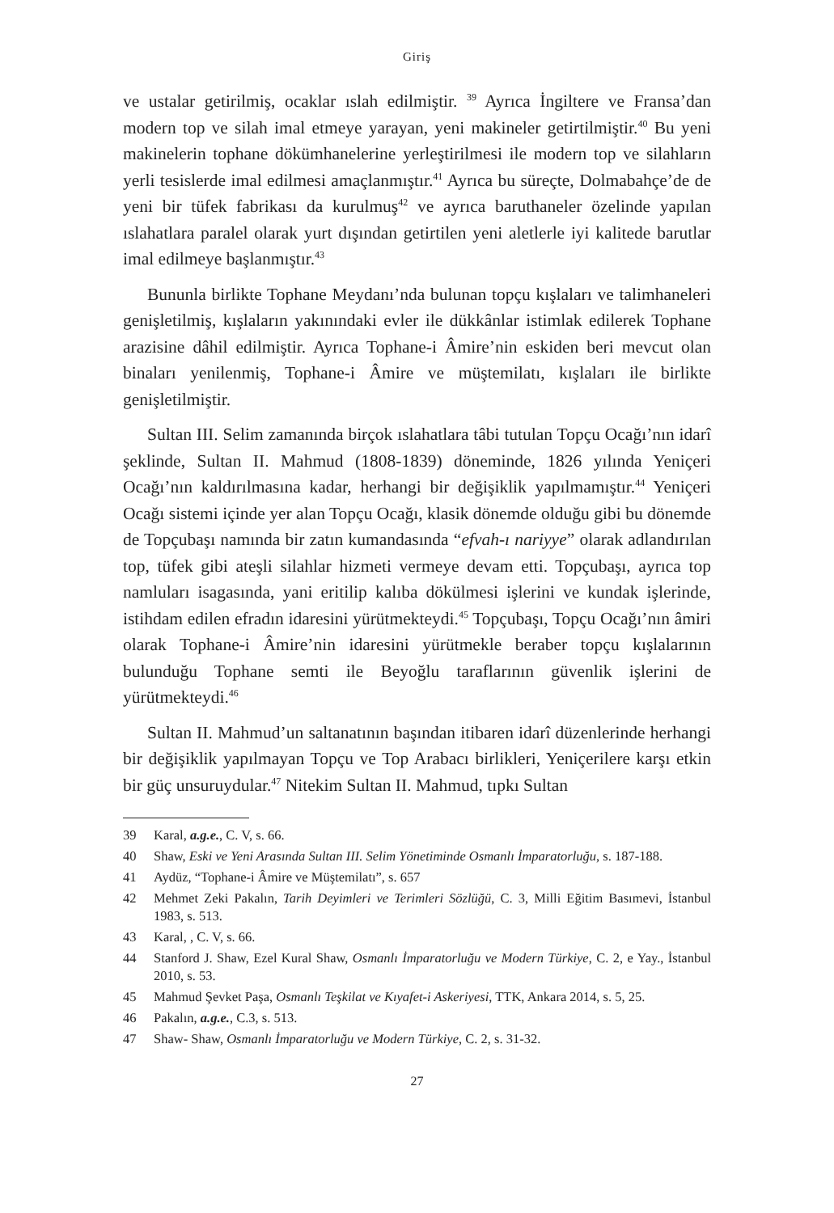Giriş
ve ustalar getirilmiş, ocaklar ıslah edilmiştir. <sup>39</sup> Ayrıca İngiltere ve Fransa’dan modern top ve silah imal etmeye yarayan, yeni makineler getirtilmiştir.<sup>40</sup> Bu yeni makinelerin tophane dökümhanelerine yerleştirilmesi ile modern top ve silahların yerli tesislerde imal edilmesi amaçlanmıştır.<sup>41</sup> Ayrıca bu süreçte, Dolmabahçe’de de yeni bir tüfek fabrikası da kurulmuş<sup>42</sup> ve ayrıca baruthaneler özelinde yapılan ıslahatlara paralel olarak yurt dışından getirtilen yeni aletlerle iyi kalitede barutlar imal edilmeye başlanmıştır.<sup>43</sup>
Bununla birlikte Tophane Meydanı’nda bulunan topçu kışlaları ve talimhaneleri genişletilmiş, kışlaların yakınındaki evler ile dükkânlar istimlak edilerek Tophane arazisine dâhil edilmiştir. Ayrıca Tophane-i Âmire’nin eskiden beri mevcut olan binaları yenilenmiş, Tophane-i Âmire ve müştemilatı, kışlaları ile birlikte genişletilmiştir.
Sultan III. Selim zamanında birçok ıslahatlara tâbi tutulan Topçu Ocağı’nın idarî şeklinde, Sultan II. Mahmud (1808-1839) döneminde, 1826 yılında Yeniçeri Ocağı’nın kaldırılmasına kadar, herhangi bir değişiklik yapılmamıştır.<sup>44</sup> Yeniçeri Ocağı sistemi içinde yer alan Topçu Ocağı, klasik dönemde olduğu gibi bu dönemde de Topçubaşı namında bir zatın kumandasında “efvah-ı nariyye” olarak adlandırılan top, tüfek gibi ateşli silahlar hizmeti vermeye devam etti. Topçubaşı, ayrıca top namluları isagasında, yani eritilip kalıba dökülmesi işlerini ve kundak işlerinde, istihdam edilen efradın idaresini yürütmekteydi.<sup>45</sup> Topçubaşı, Topçu Ocağı’nın âmiri olarak Tophane-i Âmire’nin idaresini yürütmekle beraber topçu kışlalarının bulunduğu Tophane semti ile Beyoğlu taraflarının güvenlik işlerini de yürütmekteydi.<sup>46</sup>
Sultan II. Mahmud’un saltanatının başından itibaren idarî düzenlerinde herhangi bir değişiklik yapılmayan Topçu ve Top Arabacı birlikleri, Yeniçerilere karşı etkin bir güç unsuruydular.<sup>47</sup> Nitekim Sultan II. Mahmud, tıpkı Sultan
39 Karal, a.g.e., C. V, s. 66.
40 Shaw, Eski ve Yeni Arasında Sultan III. Selim Yönetiminde Osmanlı İmparatorluğu, s. 187-188.
41 Aydüz, “Tophane-i Âmire ve Müştemilatı”, s. 657
42 Mehmet Zeki Pakalın, Tarih Deyimleri ve Terimleri Sözlüğü, C. 3, Milli Eğitim Basımevi, İstanbul 1983, s. 513.
43 Karal, , C. V, s. 66.
44 Stanford J. Shaw, Ezel Kural Shaw, Osmanlı İmparatorluğu ve Modern Türkiye, C. 2, e Yay., İstanbul 2010, s. 53.
45 Mahmud Şevket Paşa, Osmanlı Teşkilat ve Kıyafet-i Askeriyesi, TTK, Ankara 2014, s. 5, 25.
46 Pakalın, a.g.e., C.3, s. 513.
47 Shaw- Shaw, Osmanlı İmparatorluğu ve Modern Türkiye, C. 2, s. 31-32.
27